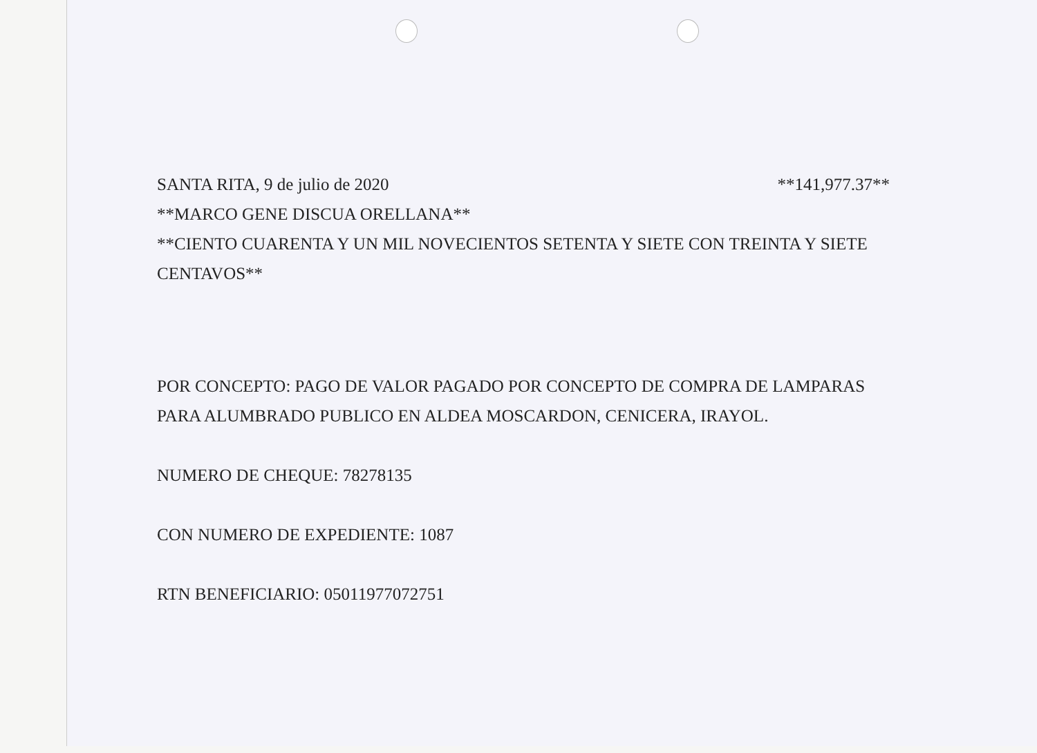SANTA RITA, 9 de julio de 2020 **141,977.37**
**MARCO GENE DISCUA ORELLANA**
**CIENTO CUARENTA Y UN MIL NOVECIENTOS SETENTA Y SIETE CON TREINTA Y SIETE CENTAVOS**
POR CONCEPTO: PAGO DE VALOR PAGADO POR CONCEPTO DE COMPRA DE LAMPARAS PARA ALUMBRADO PUBLICO EN ALDEA MOSCARDON, CENICERA, IRAYOL.
NUMERO DE CHEQUE: 78278135
CON NUMERO DE EXPEDIENTE: 1087
RTN BENEFICIARIO: 05011977072751